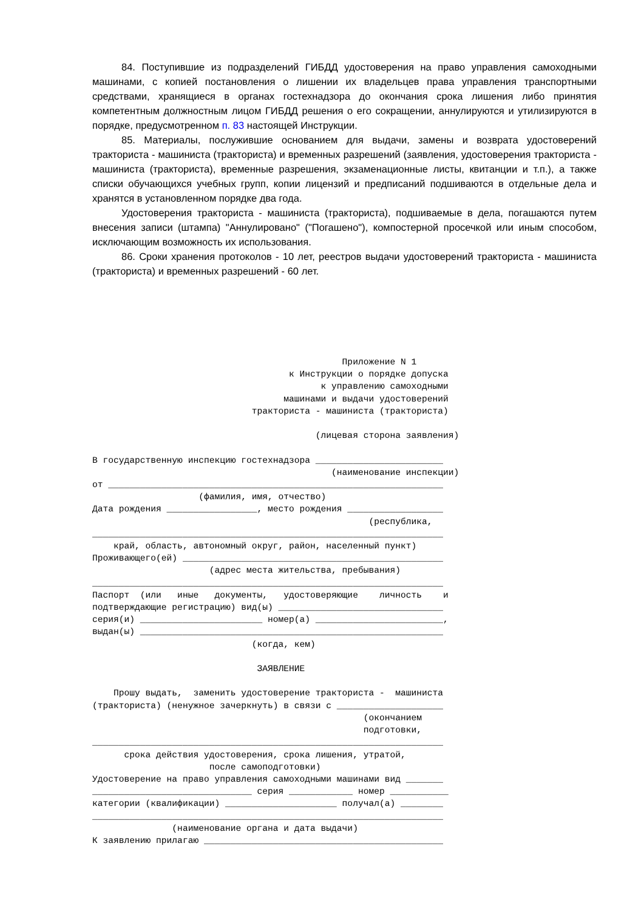84. Поступившие из подразделений ГИБДД удостоверения на право управления самоходными машинами, с копией постановления о лишении их владельцев права управления транспортными средствами, хранящиеся в органах гостехнадзора до окончания срока лишения либо принятия компетентным должностным лицом ГИБДД решения о его сокращении, аннулируются и утилизируются в порядке, предусмотренном п. 83 настоящей Инструкции.
85. Материалы, послужившие основанием для выдачи, замены и возврата удостоверений тракториста - машиниста (тракториста) и временных разрешений (заявления, удостоверения тракториста - машиниста (тракториста), временные разрешения, экзаменационные листы, квитанции и т.п.), а также списки обучающихся учебных групп, копии лицензий и предписаний подшиваются в отдельные дела и хранятся в установленном порядке два года.
Удостоверения тракториста - машиниста (тракториста), подшиваемые в дела, погашаются путем внесения записи (штампа) "Аннулировано" ("Погашено"), компостерной просечкой или иным способом, исключающим возможность их использования.
86. Сроки хранения протоколов - 10 лет, реестров выдачи удостоверений тракториста - машиниста (тракториста) и временных разрешений - 60 лет.
                                               Приложение N 1
                                     к Инструкции о порядке допуска
                                           к управлению самоходными
                                    машинами и выдачи удостоверений
                              тракториста - машиниста (тракториста)

                                          (лицевая сторона заявления)

В государственную инспекцию гостехнадзора ________________________
                                             (наименование инспекции)
от _______________________________________________________________
                    (фамилия, имя, отчество)
Дата рождения _________________, место рождения __________________
                                                    (республика,
__________________________________________________________________
    край, область, автономный округ, район, населенный пункт)
Проживающего(ей) _________________________________________________
                      (адрес места жительства, пребывания)
__________________________________________________________________
Паспорт  (или   иные   документы,   удостоверяющие    личность    и
подтверждающие регистрацию) вид(ы) _______________________________
серия(и) _______________________ номер(а) ________________________,
выдан(ы) _________________________________________________________
                              (когда, кем)

                               ЗАЯВЛЕНИЕ

    Прошу выдать,  заменить удостоверение тракториста -  машиниста
(тракториста) (ненужное зачеркнуть) в связи с ____________________
                                                   (окончанием
                                                   подготовки,
__________________________________________________________________
      срока действия удостоверения, срока лишения, утратой,
                      после самоподготовки)
Удостоверение на право управления самоходными машинами вид _______
______________________________ серия ____________ номер ___________
категории (квалификации) _____________________ получал(а) ________
__________________________________________________________________
               (наименование органа и дата выдачи)
К заявлению прилагаю _____________________________________________